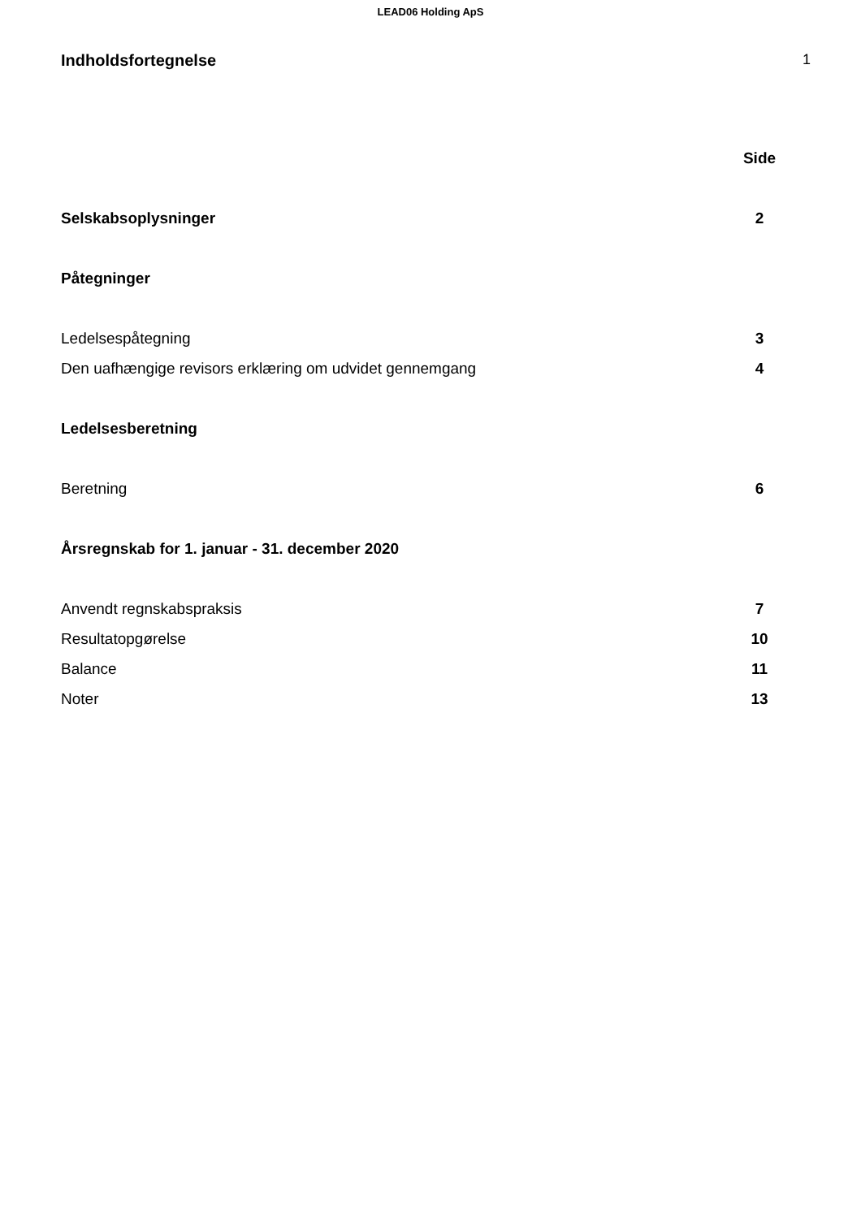LEAD06 Holding ApS
Indholdsfortegnelse 1
| | Side |
| Selskabsoplysninger | 2 |
| Påtegninger | |
| Ledelsespåtegning | 3 |
| Den uafhængige revisors erklæring om udvidet gennemgang | 4 |
| Ledelsesberetning | |
| Beretning | 6 |
| Årsregnskab for 1. januar - 31. december 2020 | |
| Anvendt regnskabspraksis | 7 |
| Resultatopgørelse | 10 |
| Balance | 11 |
| Noter | 13 |